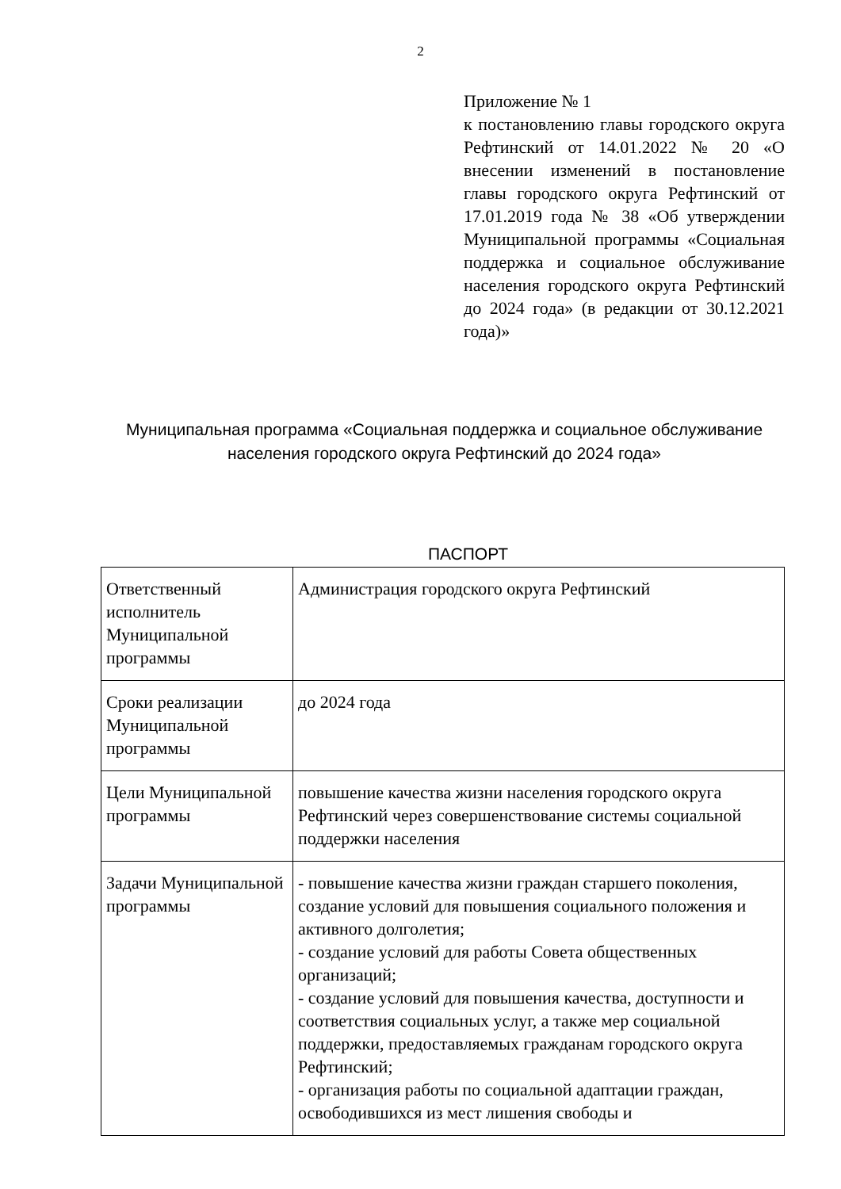2
Приложение № 1
к постановлению главы городского округа Рефтинский от 14.01.2022 № 20 «О внесении изменений в постановление главы городского округа Рефтинский от 17.01.2019 года № 38 «Об утверждении Муниципальной программы «Социальная поддержка и социальное обслуживание населения городского округа Рефтинский до 2024 года» (в редакции от 30.12.2021 года)»
Муниципальная программа «Социальная поддержка и социальное обслуживание населения городского округа Рефтинский до 2024 года»
ПАСПОРТ
| Ответственный исполнитель Муниципальной программы | Администрация городского округа Рефтинский |
| Сроки реализации Муниципальной программы | до 2024 года |
| Цели Муниципальной программы | повышение качества жизни населения городского округа Рефтинский через совершенствование системы социальной поддержки населения |
| Задачи Муниципальной программы | - повышение качества жизни граждан старшего поколения, создание условий для повышения социального положения и активного долголетия; - создание условий для работы Совета общественных организаций; - создание условий для повышения качества, доступности и соответствия социальных услуг, а также мер социальной поддержки, предоставляемых гражданам городского округа Рефтинский; - организация работы по социальной адаптации граждан, освободившихся из мест лишения свободы и |